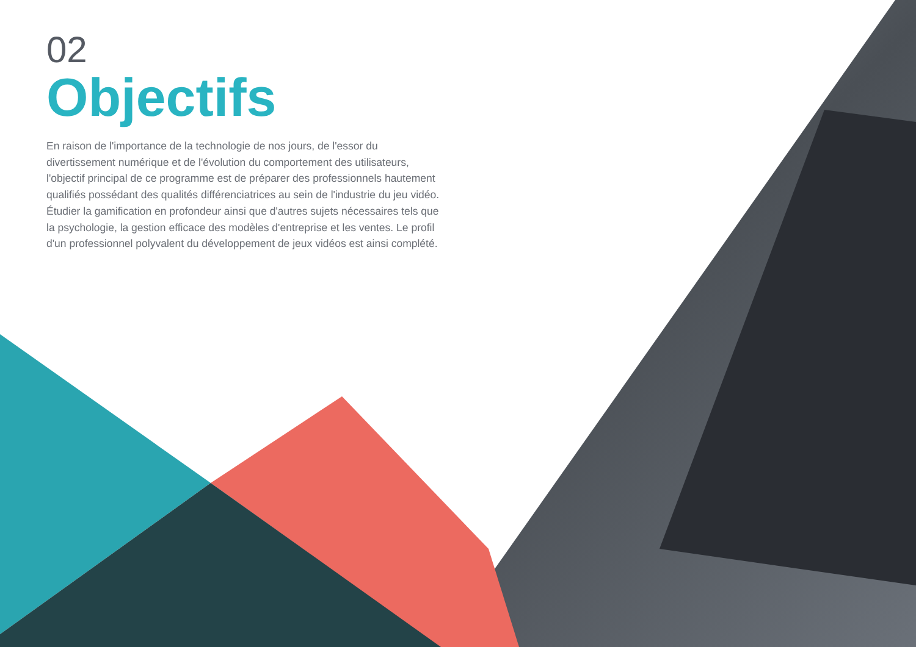02
Objectifs
En raison de l'importance de la technologie de nos jours, de l'essor du divertissement numérique et de l'évolution du comportement des utilisateurs, l'objectif principal de ce programme est de préparer des professionnels hautement qualifiés possédant des qualités différenciatrices au sein de l'industrie du jeu vidéo. Étudier la gamification en profondeur ainsi que d'autres sujets nécessaires tels que la psychologie, la gestion efficace des modèles d'entreprise et les ventes. Le profil d'un professionnel polyvalent du développement de jeux vidéos est ainsi complété.